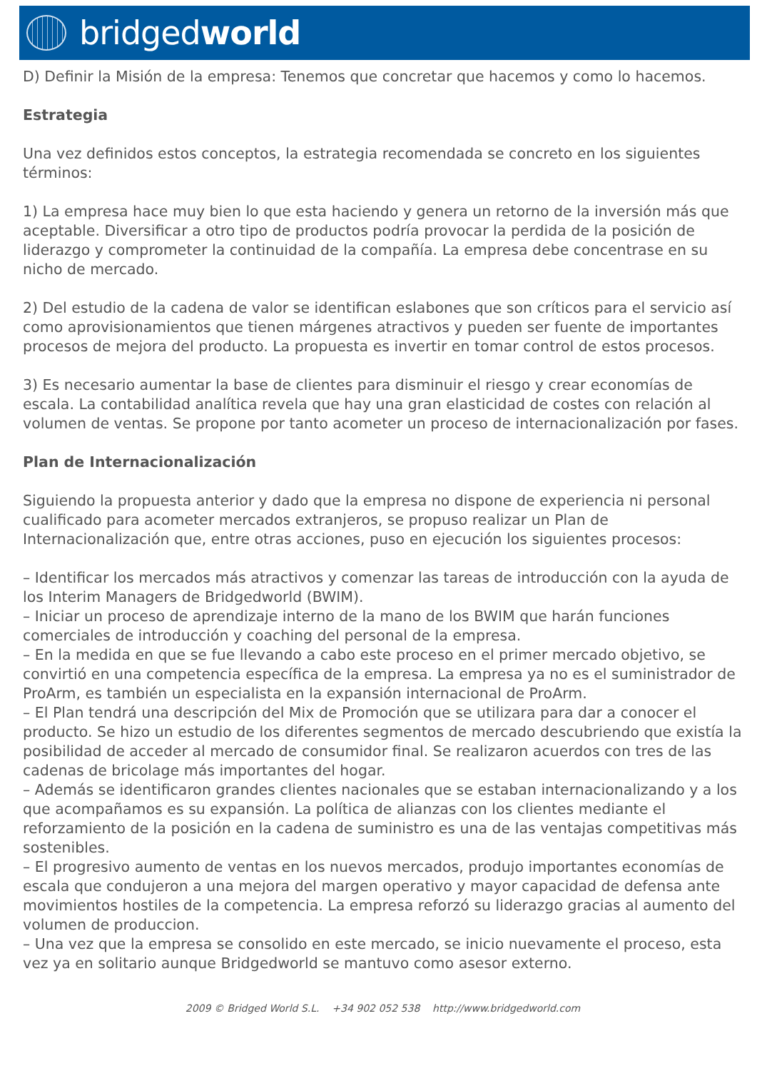bridgedworld
D) Definir la Misión de la empresa: Tenemos que concretar que hacemos y como lo hacemos.
Estrategia
Una vez definidos estos conceptos, la estrategia recomendada se concreto en los siguientes términos:
1) La empresa hace muy bien lo que esta haciendo y genera un retorno de la inversión más que aceptable. Diversificar a otro tipo de productos podría provocar la perdida de la posición de liderazgo y comprometer la continuidad de la compañía. La empresa debe concentrase en su nicho de mercado.
2) Del estudio de la cadena de valor se identifican eslabones que son críticos para el servicio así como aprovisionamientos que tienen márgenes atractivos y pueden ser fuente de importantes procesos de mejora del producto. La propuesta es invertir en tomar control de estos procesos.
3) Es necesario aumentar la base de clientes para disminuir el riesgo y crear economías de escala. La contabilidad analítica revela que hay una gran elasticidad de costes con relación al volumen de ventas. Se propone por tanto acometer un proceso de internacionalización por fases.
Plan de Internacionalización
Siguiendo la propuesta anterior y dado que la empresa no dispone de experiencia ni personal cualificado para acometer mercados extranjeros, se propuso realizar un Plan de Internacionalización que, entre otras acciones, puso en ejecución los siguientes procesos:
– Identificar los mercados más atractivos y comenzar las tareas de introducción con la ayuda de los Interim Managers de Bridgedworld (BWIM).
– Iniciar un proceso de aprendizaje interno de la mano de los BWIM que harán funciones comerciales de introducción y coaching del personal de la empresa.
– En la medida en que se fue llevando a cabo este proceso en el primer mercado objetivo, se convirtió en una competencia específica de la empresa. La empresa ya no es el suministrador de ProArm, es también un especialista en la expansión internacional de ProArm.
– El Plan tendrá una descripción del Mix de Promoción que se utilizara para dar a conocer el producto. Se hizo un estudio de los diferentes segmentos de mercado descubriendo que existía la posibilidad de acceder al mercado de consumidor final. Se realizaron acuerdos con tres de las cadenas de bricolage más importantes del hogar.
– Además se identificaron grandes clientes nacionales que se estaban internacionalizando y a los que acompañamos es su expansión. La política de alianzas con los clientes mediante el reforzamiento de la posición en la cadena de suministro es una de las ventajas competitivas más sostenibles.
– El progresivo aumento de ventas en los nuevos mercados, produjo importantes economías de escala que condujeron a una mejora del margen operativo y mayor capacidad de defensa ante movimientos hostiles de la competencia. La empresa reforzó su liderazgo gracias al aumento del volumen de produccion.
– Una vez que la empresa se consolido en este mercado, se inicio nuevamente el proceso, esta vez ya en solitario aunque Bridgedworld se mantuvo como asesor externo.
2009 © Bridged World S.L. +34 902 052 538 http://www.bridgedworld.com